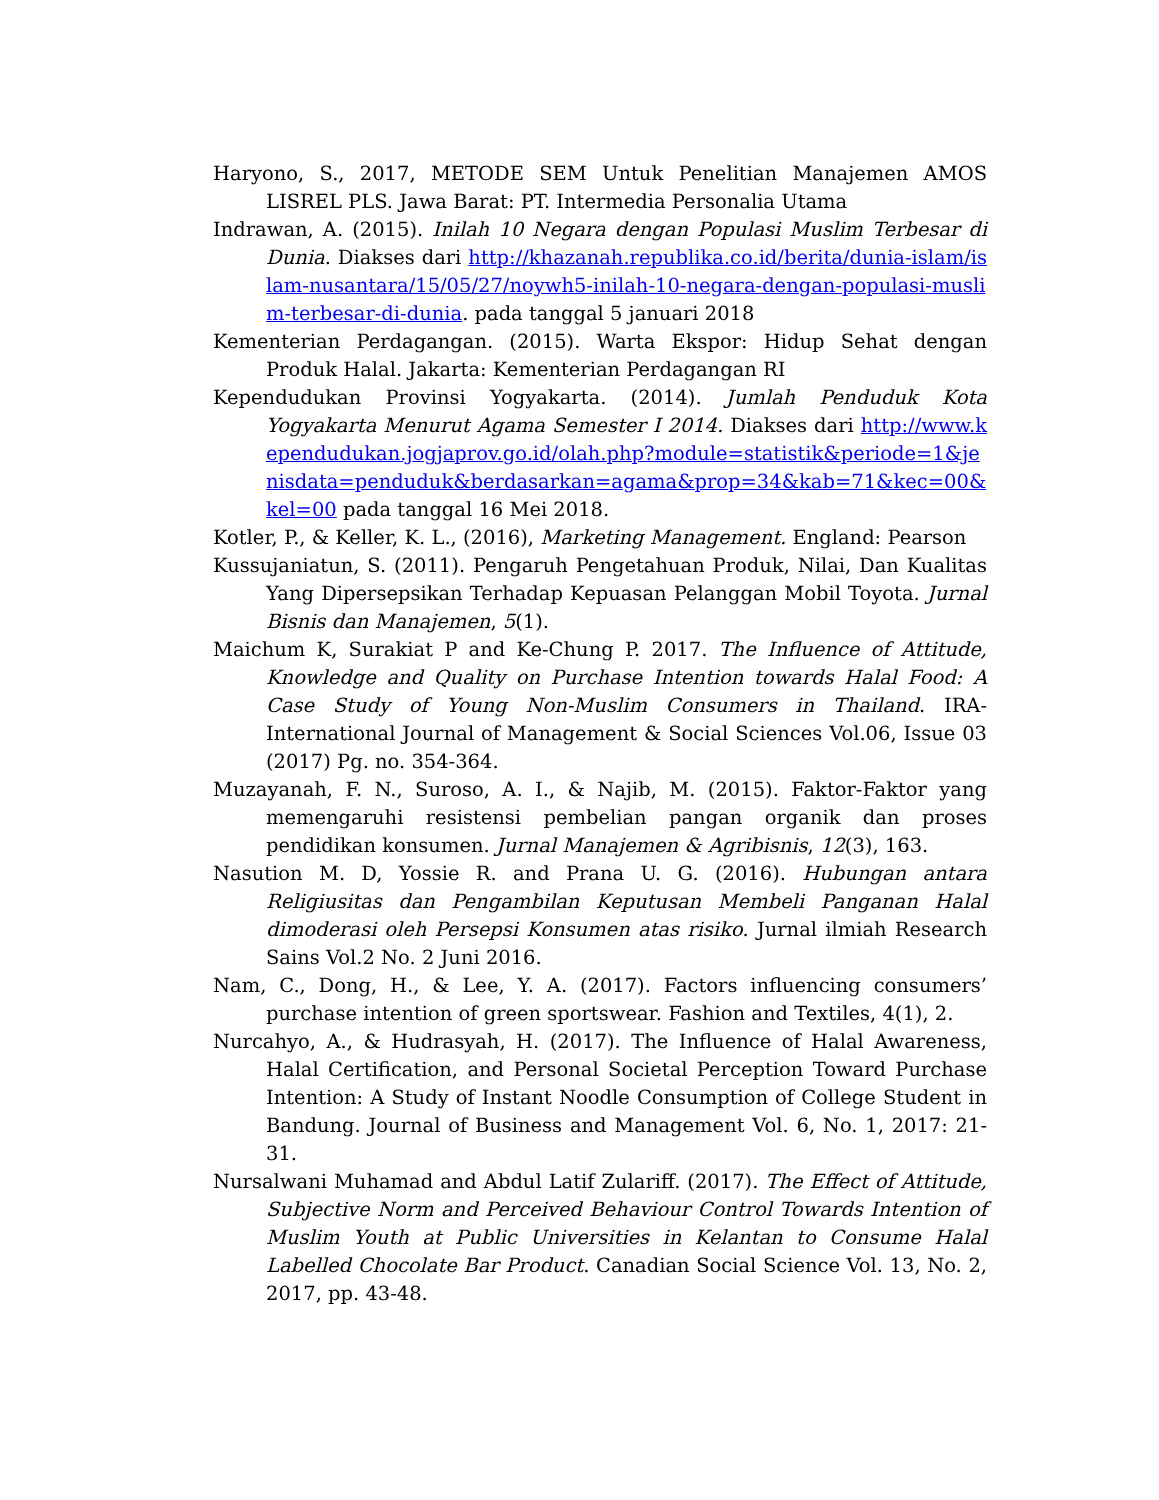Haryono, S., 2017, METODE SEM Untuk Penelitian Manajemen AMOS LISREL PLS. Jawa Barat: PT. Intermedia Personalia Utama
Indrawan, A. (2015). Inilah 10 Negara dengan Populasi Muslim Terbesar di Dunia. Diakses dari http://khazanah.republika.co.id/berita/dunia-islam/islam-nusantara/15/05/27/noywh5-inilah-10-negara-dengan-populasi-muslim-terbesar-di-dunia. pada tanggal 5 januari 2018
Kementerian Perdagangan. (2015). Warta Ekspor: Hidup Sehat dengan Produk Halal. Jakarta: Kementerian Perdagangan RI
Kependudukan Provinsi Yogyakarta. (2014). Jumlah Penduduk Kota Yogyakarta Menurut Agama Semester I 2014. Diakses dari http://www.kependudukan.jogjaprov.go.id/olah.php?module=statistik&periode=1&jenisdata=penduduk&berdasarkan=agama&prop=34&kab=71&kec=00&kel=00 pada tanggal 16 Mei 2018.
Kotler, P., & Keller, K. L., (2016), Marketing Management. England: Pearson
Kussujaniatun, S. (2011). Pengaruh Pengetahuan Produk, Nilai, Dan Kualitas Yang Dipersepsikan Terhadap Kepuasan Pelanggan Mobil Toyota. Jurnal Bisnis dan Manajemen, 5(1).
Maichum K, Surakiat P and Ke-Chung P. 2017. The Influence of Attitude, Knowledge and Quality on Purchase Intention towards Halal Food: A Case Study of Young Non-Muslim Consumers in Thailand. IRA-International Journal of Management & Social Sciences Vol.06, Issue 03 (2017) Pg. no. 354-364.
Muzayanah, F. N., Suroso, A. I., & Najib, M. (2015). Faktor-Faktor yang memengaruhi resistensi pembelian pangan organik dan proses pendidikan konsumen. Jurnal Manajemen & Agribisnis, 12(3), 163.
Nasution M. D, Yossie R. and Prana U. G. (2016). Hubungan antara Religiusitas dan Pengambilan Keputusan Membeli Panganan Halal dimoderasi oleh Persepsi Konsumen atas risiko. Jurnal ilmiah Research Sains Vol.2 No. 2 Juni 2016.
Nam, C., Dong, H., & Lee, Y. A. (2017). Factors influencing consumers’ purchase intention of green sportswear. Fashion and Textiles, 4(1), 2.
Nurcahyo, A., & Hudrasyah, H. (2017). The Influence of Halal Awareness, Halal Certification, and Personal Societal Perception Toward Purchase Intention: A Study of Instant Noodle Consumption of College Student in Bandung. Journal of Business and Management Vol. 6, No. 1, 2017: 21-31.
Nursalwani Muhamad and Abdul Latif Zulariff. (2017). The Effect of Attitude, Subjective Norm and Perceived Behaviour Control Towards Intention of Muslim Youth at Public Universities in Kelantan to Consume Halal Labelled Chocolate Bar Product. Canadian Social Science Vol. 13, No. 2, 2017, pp. 43-48.